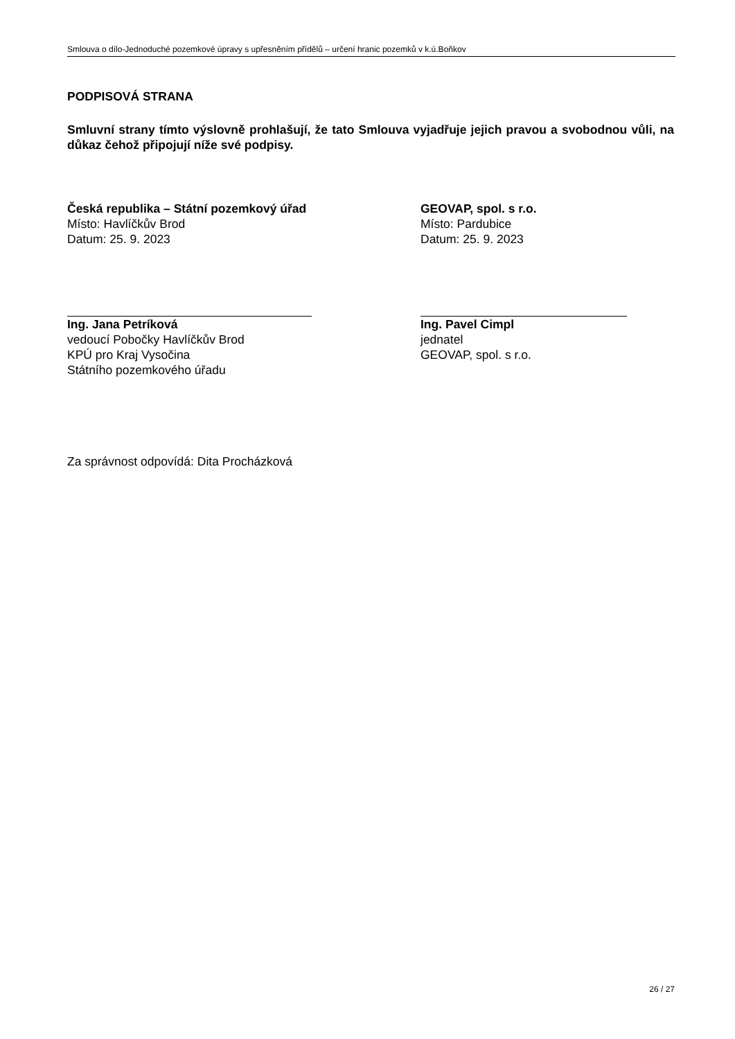Smlouva o dílo-Jednoduché pozemkové úpravy s upřesněním přídělů – určení hranic pozemků v k.ú.Boňkov
PODPISOVÁ STRANA
Smluvní strany tímto výslovně prohlašují, že tato Smlouva vyjadřuje jejich pravou a svobodnou vůli, na důkaz čehož připojují níže své podpisy.
Česká republika – Státní pozemkový úřad
Místo: Havlíčkův Brod
Datum: 25. 9. 2023
Ing. Jana Petríková
vedoucí Pobočky Havlíčkův Brod
KPÚ pro Kraj Vysočina
Státního pozemkového úřadu
GEOVAP, spol. s r.o.
Místo: Pardubice
Datum: 25. 9. 2023
Ing. Pavel Cimpl
jednatel
GEOVAP, spol. s r.o.
Za správnost odpovídá: Dita Procházková
26 / 27